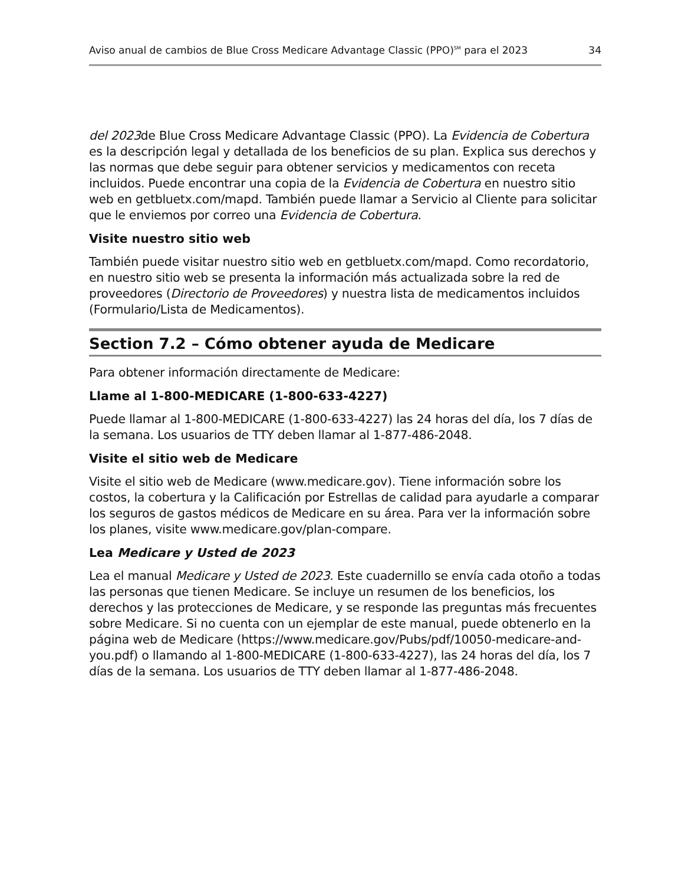Aviso anual de cambios de Blue Cross Medicare Advantage Classic (PPO)<sup>SM</sup> para el 2023 34
del 2023de Blue Cross Medicare Advantage Classic (PPO). La Evidencia de Cobertura es la descripción legal y detallada de los beneficios de su plan. Explica sus derechos y las normas que debe seguir para obtener servicios y medicamentos con receta incluidos. Puede encontrar una copia de la Evidencia de Cobertura en nuestro sitio web en getbluetx.com/mapd. También puede llamar a Servicio al Cliente para solicitar que le enviemos por correo una Evidencia de Cobertura.
Visite nuestro sitio web
También puede visitar nuestro sitio web en getbluetx.com/mapd. Como recordatorio, en nuestro sitio web se presenta la información más actualizada sobre la red de proveedores (Directorio de Proveedores) y nuestra lista de medicamentos incluidos (Formulario/Lista de Medicamentos).
Section 7.2 – Cómo obtener ayuda de Medicare
Para obtener información directamente de Medicare:
Llame al 1-800-MEDICARE (1-800-633-4227)
Puede llamar al 1-800-MEDICARE (1-800-633-4227) las 24 horas del día, los 7 días de la semana. Los usuarios de TTY deben llamar al 1-877-486-2048.
Visite el sitio web de Medicare
Visite el sitio web de Medicare (www.medicare.gov). Tiene información sobre los costos, la cobertura y la Calificación por Estrellas de calidad para ayudarle a comparar los seguros de gastos médicos de Medicare en su área. Para ver la información sobre los planes, visite www.medicare.gov/plan-compare.
Lea Medicare y Usted de 2023
Lea el manual Medicare y Usted de 2023. Este cuadernillo se envía cada otoño a todas las personas que tienen Medicare. Se incluye un resumen de los beneficios, los derechos y las protecciones de Medicare, y se responde las preguntas más frecuentes sobre Medicare. Si no cuenta con un ejemplar de este manual, puede obtenerlo en la página web de Medicare (https://www.medicare.gov/Pubs/pdf/10050-medicare-and-you.pdf) o llamando al 1-800-MEDICARE (1-800-633-4227), las 24 horas del día, los 7 días de la semana. Los usuarios de TTY deben llamar al 1-877-486-2048.